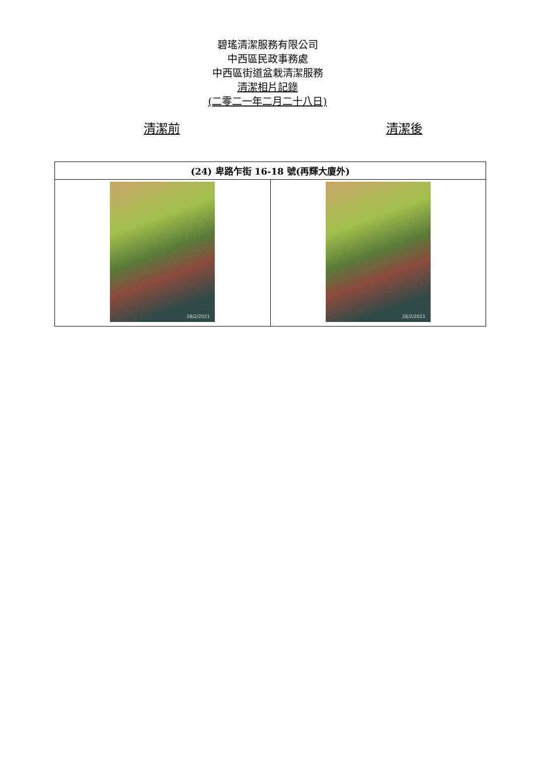碧瑤清潔服務有限公司
中西區民政事務處
中西區街道盆栽清潔服務
清潔相片記錄
(二零二一年二月二十八日)
清潔前 清潔後
| (24) 卑路乍街 16-18 號(再輝大廈外) | |
| --- | --- |
| 28/2/2021 | 28/2/2021 |